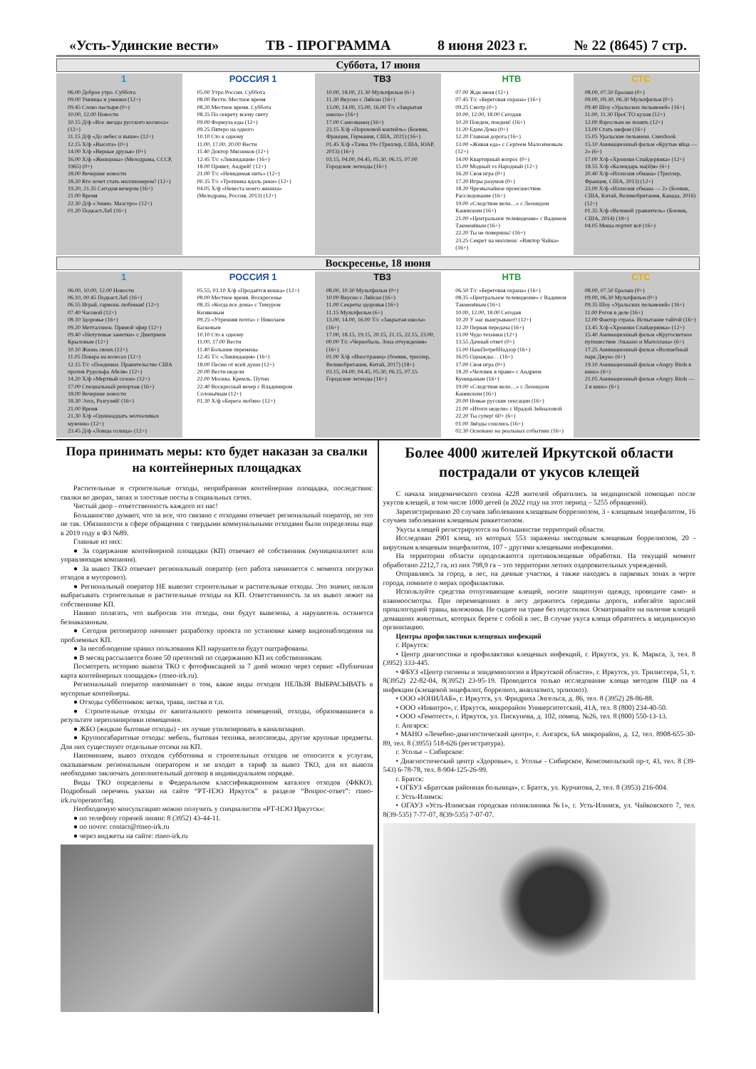«Усть-Удинские вести» ТВ - ПРОГРАММА 8 июня 2023 г. № 22 (8645) 7 стр.
Суббота, 17 июня
1
06.00 Доброе утро. Суббота
09.00 Умницы и умники (12+)
09.45 Слово пастыря (0+)
10.00, 12.00 Новости
10.15 Д/ф «Все звезды русского космоса» (12+)
11.15 Д/ф «До небес и выше» (12+)
12.15 Х/ф «Высота» (0+)
14.00 Х/ф «Верные друзья» (0+)
16.00 Х/ф «Женщины» (Мелодрама, СССР, 1965) (0+)
18.00 Вечерние новости
18.20 Кто хочет стать миллионером? (12+)
19.20, 21.35 Сегодня вечером (16+)
21.00 Время
22.30 Д/ф «Эннио. Маэстро» (12+)
01.20 Подкаст.Лаб (16+)
РОССИЯ 1
05.00 Утро России. Суббота
08.00 Вести. Местное время
08.20 Местное время. Суббота
08.35 По секрету всему свету
09.00 Формула еды (12+)
09.25 Пятеро на одного
10.10 Сто к одному
11.00, 17.00, 20.00 Вести
11.40 Доктор Мясников (12+)
12.45 Т/с «Ликвидация» (16+)
18.00 Привет, Андрей! (12+)
21.00 Т/с «Невидимая нить» (12+)
00.35 Т/с «Тропинка вдоль реки» (12+)
04.05 Х/ф «Невеста моего жениха» (Мелодрама, Россия, 2013) (12+)
ТВ3
10.00, 18.00, 21.30 Мультфильм (6+)
11.30 Вкусно с Ляйсан (16+)
13.00, 14.00, 15.00, 16.00 Т/с «Закрытая школа» (16+)
17.00 Самозванец (16+)
23.15 Х/ф «Пороховой коктейль» (Боевик, Франция, Германия, США, 2021) (16+)
01.45 Х/ф «Тачка 19» (Триллер, США, ЮАР, 2013) (16+)
03.15, 04.00, 04.45, 05.30, 06.15, 07.00 Городские легенды (16+)
НТВ
07.00 Жди меня (12+)
07.45 Т/с «Береговая охрана» (16+)
09.25 Смотр (0+)
10.00, 12.00, 18.00 Сегодня
10.20 Поедем, поедим! (16+)
11.20 Едим Дома (0+)
12.20 Главная дорога (16+)
13.00 «Живая еда» с Сергеем Малозёмовым (12+)
14.00 Квартирный вопрос (0+)
15.00 Модный vs Народный (12+)
16.20 Своя игра (0+)
17.20 Игры разумов (0+)
18.20 Чрезвычайное происшествие. Расследование (16+)
19.00 «Следствие вели…» с Леонидом Каневским (16+)
21.00 «Центральное телевидение» с Вадимом Такменёвым (16+)
22.20 Ты не поверишь! (16+)
23.25 Секрет на миллион: «Виктор Чайка» (16+)
СТС
08.00, 07.50 Ералаш (0+)
09.00, 09.30, 06.30 Мультфильм (0+)
09.40 Шоу «Уральских пельменей» (16+)
11.00, 11.30 ПроСТО кухня (12+)
12.00 Взрослым не понять (12+)
13.00 Стать шефом (16+)
15.05 Уральские пельмени. Смехbook
15.10 Анимационный фильм «Крутые яйца — 2» (6+)
17.00 Х/ф «Хроники Спайдервика» (12+)
18.55 Х/ф «Календарь ма(й)я» (6+)
20.40 Х/ф «Иллюзия обмана» (Триллер, Франция, США, 2013) (12+)
23.00 Х/ф «Иллюзия обмана — 2» (Боевик, США, Китай, Великобритания, Канада, 2016) (12+)
01.35 Х/ф «Великий уравнитель» (Боевик, США, 2014) (18+)
04.05 Миша портит всё (16+)
Воскресенье, 18 июня
1
06.00, 10.00, 12.00 Новости
06.10, 00.45 Подкаст.Лаб (16+)
06.55 Играй, гармонь любимая! (12+)
07.40 Часовой (12+)
08.10 Здоровье (16+)
09.20 Метталлион. Прямой эфир (12+)
09.40 «Непутевые заметки» с Дмитрием Крыловым (12+)
10.10 Жизнь своих (12+)
11.05 Повара на колесах (12+)
12.15 Т/с «Поединки. Правительство США против Рудольфа Абеля» (12+)
14.20 Х/ф «Мертвый сезон» (12+)
17.00 Специальный репортаж (16+)
18.00 Вечерние новости
18.30 Ээхх, Разгуляй! (16+)
21.00 Время
21.30 Х/ф «Одиннадцать молчаливых мужчин» (12+)
23.45 Д/ф «Ловцы солнца» (12+)
РОССИЯ 1
05.55, 03.10 Х/ф «Продаётся кошка» (12+)
08.00 Местное время. Воскресенье
08.35 «Когда все дома» с Тимуром Кизяковым
09.25 «Утренняя почта» с Николаем Басковым
10.10 Сто к одному
11.00, 17.00 Вести
11.40 Большие перемены
12.45 Т/с «Ликвидация» (16+)
18.00 Песни от всей души (12+)
20.00 Вести недели
22.00 Москва. Кремль. Путин
22.40 Воскресный вечер с Владимиром Соловьёвым (12+)
01.30 Х/ф «Берега любви» (12+)
ТВ3
08.00, 10.30 Мультфильм (0+)
10.00 Вкусно с Ляйсан (16+)
11.00 Секреты здоровья (16+)
11.15 Мультфильм (6+)
13.00, 14.00, 16.00 Т/с «Закрытая школа» (16+)
17.00, 18.15, 19.15, 20.15, 21.15, 22.15, 23.00, 00.00 Т/с «Чернобыль. Зона отчуждения» (16+)
01.00 Х/ф «Иностранец» (боевик, триллер, Великобритания, Китай, 2017) (18+)
03.15, 04.00, 04.45, 05.30, 06.15, 07.15 Городские легенды (16+)
НТВ
06.50 Т/с «Береговая охрана» (16+)
08.35 «Центральное телевидение» с Вадимом Такменёвым (16+)
10.00, 12.00, 18.00 Сегодня
10.20 У нас выигрывают! (12+)
12.20 Первая передача (16+)
13.00 Чудо техники (12+)
13.55 Дачный ответ (0+)
15.00 НашПотребНадзор (16+)
16.05 Однажды… (16+)
17.00 Своя игра (0+)
18.20 «Человек в праве» с Андреем Куницыным (16+)
19.00 «Следствие вели…» с Леонидом Каневским (16+)
20.00 Новые русские сенсации (16+)
21.00 «Итоги недели» с Ирадой Зейналовой
22.20 Ты супер! 60+ (6+)
01.00 Звёзды сошлись (16+)
02.30 Основано на реальных событиях (16+)
СТС
08.00, 07.50 Ералаш (0+)
09.00, 06.30 Мультфильм (0+)
09.35 Шоу «Уральских пельменей» (16+)
11.00 Рогов в деле (16+)
12.00 Фактор страха. Испытание тайгой (16+)
13.45 Х/ф «Хроники Спайдервика» (12+)
15.40 Анимационный фильм «Кругосветное путешествие Элькано и Магеллана» (6+)
17.25 Анимационный фильм «Волшебный парк Джун» (6+)
19.10 Анимационный фильм «Angry Birds в кино» (6+)
21.05 Анимационный фильм «Angry Birds — 2 в кино» (6+)
Пора принимать меры: кто будет наказан за свалки на контейнерных площадках
Растительные и строительные отходы, неприбранная контейнерная площадка, последствия: свалки во дворах, запах и злостные посты в социальных сетях.
Чистый двор - ответственность каждого из нас!
Большинство думают, что за все, что связано с отходами отвечает региональный оператор, но это не так. Обязанности в сфере обращения с твердыми коммунальными отходами были определены еще в 2019 году в ФЗ №89.
Главные из них:
● За содержание контейнерной площадки (КП) отвечает её собственник (муниципалитет или управляющая компания).
● За вывоз ТКО отвечает региональный оператор (его работа начинается с момента погрузки отходов в мусоровоз).
● Региональный оператор НЕ вывозит строительные и растительные отходы. Это значит, нельзя выбрасывать строительные и растительные отходы на КП. Ответственность за их вывоз лежит на собственнике КП.
Наивно полагать, что выбросив эти отходы, они будут вывезены, а нарушитель останется безнаказанным.
● Сегодня регоператор начинает разработку проекта по установке камер видеонаблюдения на проблемных КП.
● За несоблюдение правил пользования КП нарушители будут оштрафованы.
● В месяц рассылается более 50 претензий по содержанию КП их собственникам.
Посмотреть историю вывоза ТКО с фотофиксацией за 7 дней можно через сервис «Публичная карта контейнерных площадок» (rtneo-irk.ru).
Региональный оператор напоминает о том, какие виды отходов НЕЛЬЗЯ ВЫБРАСЫВАТЬ в мусорные контейнеры.
● Отходы субботников: ветки, трава, листва и т.п.
● Строительные отходы от капитального ремонта помещений, отходы, образовавшиеся в результате перепланировки помещения.
● ЖБО (жидкие бытовые отходы) - их лучше утилизировать в канализацию.
● Крупногабаритные отходы: мебель, бытовая техника, велосипеды, другие крупные предметы. Для них существуют отдельные отсеки на КП.
Напоминаем, вывоз отходов субботника и строительных отходов не относится к услугам, оказываемым региональным оператором и не входит в тариф за вывоз ТКО, для их вывоза необходимо заключать дополнительный договор в индивидуальном порядке.
Виды ТКО определены в Федеральном классификационном каталоге отходов (ФККО). Подробный перечень указан на сайте “РТ-НЭО Иркутск” в разделе “Вопрос-ответ”: rtneo-irk.ru/operator/faq.
Необходимую консультацию можно получить у специалистов «РТ-НЭО Иркутск»:
● по телефону горячей линии: 8 (3952) 43-44-11.
● по почте: contact@rtneo-irk.ru
● через виджеты на сайте: rtneo-irk.ru
Более 4000 жителей Иркутской области пострадали от укусов клещей
С начала эпидемического сезона 4228 жителей обратились за медицинской помощью после укусов клещей, в том числе 1000 детей (в 2022 году на этот период – 5255 обращений).
Зарегистрировано 20 случаев заболевания клещевым боррелиозом, 3 - клещевым энцефалитом, 16 случаев заболевания клещевым риккетсиозом.
Укусы клещей регистрируются на большинстве территорий области.
Исследован 2901 клещ, из которых 553 заражены иксодовым клещевым боррелиозом, 20 - вирусным клещевым энцефалитом, 107 - другими клещевыми инфекциями.
На территории области продолжаются противоклещевые обработки. На текущий момент обработано 2212,7 га, из них 798,9 га – это территории летних оздоровительных учреждений.
Отправляясь за город, в лес, на дачные участки, а также находясь в парковых зонах в черте города, помните о мерах профилактики.
Используйте средства отпугивающие клещей, носите защитную одежду, проводите само- и взаимоосмотры. При перемещениях в лесу держитесь середины дороги, избегайте зарослей прошлогодней травы, валежника. Не сидите на траве без подстилки. Осматривайте на наличие клещей домашних животных, которых берете с собой в лес. В случае укуса клеща обратитесь в медицинскую организацию.
Центры профилактики клещевых инфекций
г. Иркутск:
• Центр диагностики и профилактики клещевых инфекций, г. Иркутск, ул. К. Маркса, 3, тел. 8 (3952) 333-445.
• ФБУЗ «Центр гигиены и эпидемиологии в Иркутской области», г. Иркутск, ул. Трилиссера, 51, т. 8(3952) 22-82-04, 8(3952) 23-95-19. Проводится только исследование клеща методом ПЦР на 4 инфекции (клещевой энцефалит, боррелиоз, анаплазмоз, эрлихиоз).
• ООО «ЮНИЛАБ», г. Иркутск, ул. Фридриха Энгельса, д. 86, тел. 8 (3952) 28-86-88.
• ООО «Инвитро», г. Иркутск, микрорайон Университетский, 41А, тел. 8 (800) 234-40-50.
• ООО «Гемотест», г. Иркутск, ул. Пискунова, д. 102, помещ. №26, тел. 8 (800) 550-13-13.
г. Ангарск:
• МАНО «Лечебно-диагностический центр», г. Ангарск, 6А микрорайон, д. 12, тел. 8908-655-30-89, тел. 8 (3955) 518-626 (регистратура).
г. Усолье – Сибирское:
• Диагностический центр «Здоровье», г. Усолье - Сибирское, Комсомольский пр-т, 43, тел. 8 (39-543) 6-78-78, тел. 8-904-125-26-99.
г. Братск:
• ОГБУЗ «Братская районная больница», г. Братск, ул. Курчатова, 2, тел. 8 (3953) 216-004.
г. Усть-Илимск:
• ОГАУЗ «Усть-Илимская городская поликлиника №1», г. Усть-Илимск, ул. Чайковского 7, тел. 8(39-535) 7-77-07, 8(39-535) 7-07-07.